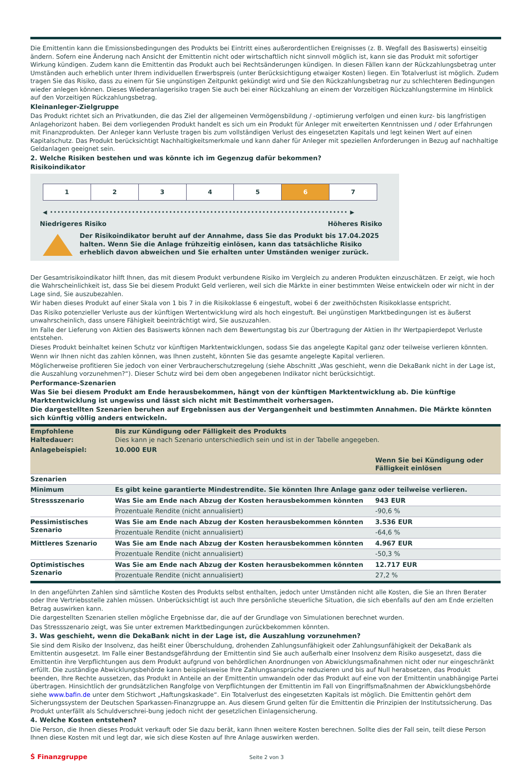Die Emittentin kann die Emissionsbedingungen des Produkts bei Eintritt eines außerordentlichen Ereignisses (z. B. Wegfall des Basiswerts) einseitig ändern. Sofern eine Änderung nach Ansicht der Emittentin nicht oder wirtschaftlich nicht sinnvoll möglich ist, kann sie das Produkt mit sofortiger Wirkung kündigen. Zudem kann die Emittentin das Produkt auch bei Rechtsänderungen kündigen. In diesen Fällen kann der Rückzahlungsbetrag unter Umständen auch erheblich unter Ihrem individuellen Erwerbspreis (unter Berücksichtigung etwaiger Kosten) liegen. Ein Totalverlust ist möglich. Zudem tragen Sie das Risiko, dass zu einem für Sie ungünstigen Zeitpunkt gekündigt wird und Sie den Rückzahlungsbetrag nur zu schlechteren Bedingungen wieder anlegen können. Dieses Wiederanlagerisiko tragen Sie auch bei einer Rückzahlung an einem der Vorzeitigen Rückzahlungstermine im Hinblick auf den Vorzeitigen Rückzahlungsbetrag.
Kleinanleger-Zielgruppe
Das Produkt richtet sich an Privatkunden, die das Ziel der allgemeinen Vermögensbildung / -optimierung verfolgen und einen kurz- bis langfristigen Anlagehorizont haben. Bei dem vorliegenden Produkt handelt es sich um ein Produkt für Anleger mit erweiterten Kenntnissen und / oder Erfahrungen mit Finanzprodukten. Der Anleger kann Verluste tragen bis zum vollständigen Verlust des eingesetzten Kapitals und legt keinen Wert auf einen Kapitalschutz. Das Produkt berücksichtigt Nachhaltigkeitsmerkmale und kann daher für Anleger mit speziellen Anforderungen in Bezug auf nachhaltige Geldanlagen geeignet sein.
2. Welche Risiken bestehen und was könnte ich im Gegenzug dafür bekommen?
Risikoindikator
1 2 3 4 5 6 7
◀ •••••••••••••••••••••••••••••••••••••••••••••••••••••••••••••••••••••••••••••••• ▶
Niedrigeres Risiko Höheres Risiko
Der Risikoindikator beruht auf der Annahme, dass Sie das Produkt bis 17.04.2025 halten. Wenn Sie die Anlage frühzeitig einlösen, kann das tatsächliche Risiko erheblich davon abweichen und Sie erhalten unter Umständen weniger zurück.
Der Gesamtrisikoindikator hilft Ihnen, das mit diesem Produkt verbundene Risiko im Vergleich zu anderen Produkten einzuschätzen. Er zeigt, wie hoch die Wahrscheinlichkeit ist, dass Sie bei diesem Produkt Geld verlieren, weil sich die Märkte in einer bestimmten Weise entwickeln oder wir nicht in der Lage sind, Sie auszubezahlen.
Wir haben dieses Produkt auf einer Skala von 1 bis 7 in die Risikoklasse 6 eingestuft, wobei 6 der zweithöchsten Risikoklasse entspricht.
Das Risiko potenzieller Verluste aus der künftigen Wertentwicklung wird als hoch eingestuft. Bei ungünstigen Marktbedingungen ist es äußerst unwahrscheinlich, dass unsere Fähigkeit beeinträchtigt wird, Sie auszuzahlen.
Im Falle der Lieferung von Aktien des Basiswerts können nach dem Bewertungstag bis zur Übertragung der Aktien in Ihr Wertpapierdepot Verluste entstehen.
Dieses Produkt beinhaltet keinen Schutz vor künftigen Marktentwicklungen, sodass Sie das angelegte Kapital ganz oder teilweise verlieren könnten.
Wenn wir Ihnen nicht das zahlen können, was Ihnen zusteht, könnten Sie das gesamte angelegte Kapital verlieren.
Möglicherweise profitieren Sie jedoch von einer Verbraucherschutzregelung (siehe Abschnitt „Was geschieht, wenn die DekaBank nicht in der Lage ist, die Auszahlung vorzunehmen?“). Dieser Schutz wird bei dem oben angegebenen Indikator nicht berücksichtigt.
Performance-Szenarien
Was Sie bei diesem Produkt am Ende herausbekommen, hängt von der künftigen Marktentwicklung ab. Die künftige Marktentwicklung ist ungewiss und lässt sich nicht mit Bestimmtheit vorhersagen.
Die dargestellten Szenarien beruhen auf Ergebnissen aus der Vergangenheit und bestimmten Annahmen. Die Märkte könnten sich künftig völlig anders entwickeln.
| Empfohlene Haltedauer: | Bis zur Kündigung oder Fälligkeit des Produkts Dies kann je nach Szenario unterschiedlich sein und ist in der Tabelle angegeben. | |
| Anlagebeispiel: | 10.000 EUR | |
| | | Wenn Sie bei Kündigung oder Fälligkeit einlösen |
| Szenarien | | |
| Minimum | Es gibt keine garantierte Mindestrendite. Sie könnten Ihre Anlage ganz oder teilweise verlieren. | |
| Stressszenario | Was Sie am Ende nach Abzug der Kosten herausbekommen könnten | 943 EUR |
| | Prozentuale Rendite (nicht annualisiert) | -90,6 % |
| Pessimistisches Szenario | Was Sie am Ende nach Abzug der Kosten herausbekommen könnten | 3.536 EUR |
| | Prozentuale Rendite (nicht annualisiert) | -64,6 % |
| Mittleres Szenario | Was Sie am Ende nach Abzug der Kosten herausbekommen könnten | 4.967 EUR |
| | Prozentuale Rendite (nicht annualisiert) | -50,3 % |
| Optimistisches Szenario | Was Sie am Ende nach Abzug der Kosten herausbekommen könnten | 12.717 EUR |
| | Prozentuale Rendite (nicht annualisiert) | 27,2 % |
In den angeführten Zahlen sind sämtliche Kosten des Produkts selbst enthalten, jedoch unter Umständen nicht alle Kosten, die Sie an Ihren Berater oder Ihre Vertriebsstelle zahlen müssen. Unberücksichtigt ist auch Ihre persönliche steuerliche Situation, die sich ebenfalls auf den am Ende erzielten Betrag auswirken kann.
Die dargestellten Szenarien stellen mögliche Ergebnisse dar, die auf der Grundlage von Simulationen berechnet wurden.
Das Stressszenario zeigt, was Sie unter extremen Marktbedingungen zurückbekommen könnten.
3. Was geschieht, wenn die DekaBank nicht in der Lage ist, die Auszahlung vorzunehmen?
Sie sind dem Risiko der Insolvenz, das heißt einer Überschuldung, drohenden Zahlungsunfähigkeit oder Zahlungsunfähigkeit der DekaBank als Emittentin ausgesetzt. Im Falle einer Bestandsgefährdung der Emittentin sind Sie auch außerhalb einer Insolvenz dem Risiko ausgesetzt, dass die Emittentin ihre Verpflichtungen aus dem Produkt aufgrund von behördlichen Anordnungen von Abwicklungsmaßnahmen nicht oder nur eingeschränkt erfüllt. Die zuständige Abwicklungsbehörde kann beispielsweise Ihre Zahlungsansprüche reduzieren und bis auf Null herabsetzen, das Produkt beenden, Ihre Rechte aussetzen, das Produkt in Anteile an der Emittentin umwandeln oder das Produkt auf eine von der Emittentin unabhängige Partei übertragen. Hinsichtlich der grundsätzlichen Rangfolge von Verpflichtungen der Emittentin im Fall von Eingriffsmaßnahmen der Abwicklungsbehörde siehe www.bafin.de unter dem Stichwort „Haftungskaskade“. Ein Totalverlust des eingesetzten Kapitals ist möglich. Die Emittentin gehört dem Sicherungssystem der Deutschen Sparkassen-Finanzgruppe an. Aus diesem Grund gelten für die Emittentin die Prinzipien der Institutssicherung. Das Produkt unterfällt als Schuldverschrei-bung jedoch nicht der gesetzlichen Einlagensicherung.
4. Welche Kosten entstehen?
Die Person, die Ihnen dieses Produkt verkauft oder Sie dazu berät, kann Ihnen weitere Kosten berechnen. Sollte dies der Fall sein, teilt diese Person Ihnen diese Kosten mit und legt dar, wie sich diese Kosten auf Ihre Anlage auswirken werden.
Ṡ Finanzgruppe
Seite 2 von 3